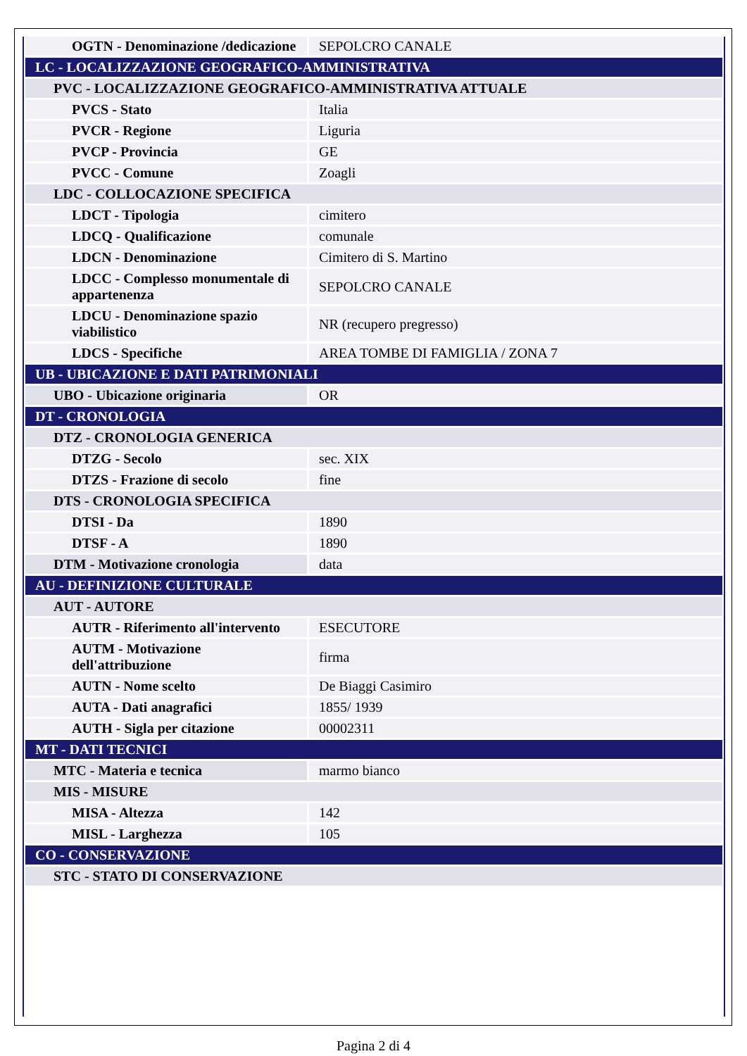| OGTN - Denominazione /dedicazione | SEPOLCRO CANALE |
| LC - LOCALIZZAZIONE GEOGRAFICO-AMMINISTRATIVA | |
| PVC - LOCALIZZAZIONE GEOGRAFICO-AMMINISTRATIVA ATTUALE | |
| PVCS - Stato | Italia |
| PVCR - Regione | Liguria |
| PVCP - Provincia | GE |
| PVCC - Comune | Zoagli |
| LDC - COLLOCAZIONE SPECIFICA | |
| LDCT - Tipologia | cimitero |
| LDCQ - Qualificazione | comunale |
| LDCN - Denominazione | Cimitero di S. Martino |
| LDCC - Complesso monumentale di appartenenza | SEPOLCRO CANALE |
| LDCU - Denominazione spazio viabilistico | NR (recupero pregresso) |
| LDCS - Specifiche | AREA TOMBE DI FAMIGLIA / ZONA 7 |
| UB - UBICAZIONE E DATI PATRIMONIALI | |
| UBO - Ubicazione originaria | OR |
| DT - CRONOLOGIA | |
| DTZ - CRONOLOGIA GENERICA | |
| DTZG - Secolo | sec. XIX |
| DTZS - Frazione di secolo | fine |
| DTS - CRONOLOGIA SPECIFICA | |
| DTSI - Da | 1890 |
| DTSF - A | 1890 |
| DTM - Motivazione cronologia | data |
| AU - DEFINIZIONE CULTURALE | |
| AUT - AUTORE | |
| AUTR - Riferimento all'intervento | ESECUTORE |
| AUTM - Motivazione dell'attribuzione | firma |
| AUTN - Nome scelto | De Biaggi Casimiro |
| AUTA - Dati anagrafici | 1855/ 1939 |
| AUTH - Sigla per citazione | 00002311 |
| MT - DATI TECNICI | |
| MTC - Materia e tecnica | marmo bianco |
| MIS - MISURE | |
| MISA - Altezza | 142 |
| MISL - Larghezza | 105 |
| CO - CONSERVAZIONE | |
| STC - STATO DI CONSERVAZIONE | |
Pagina 2 di 4